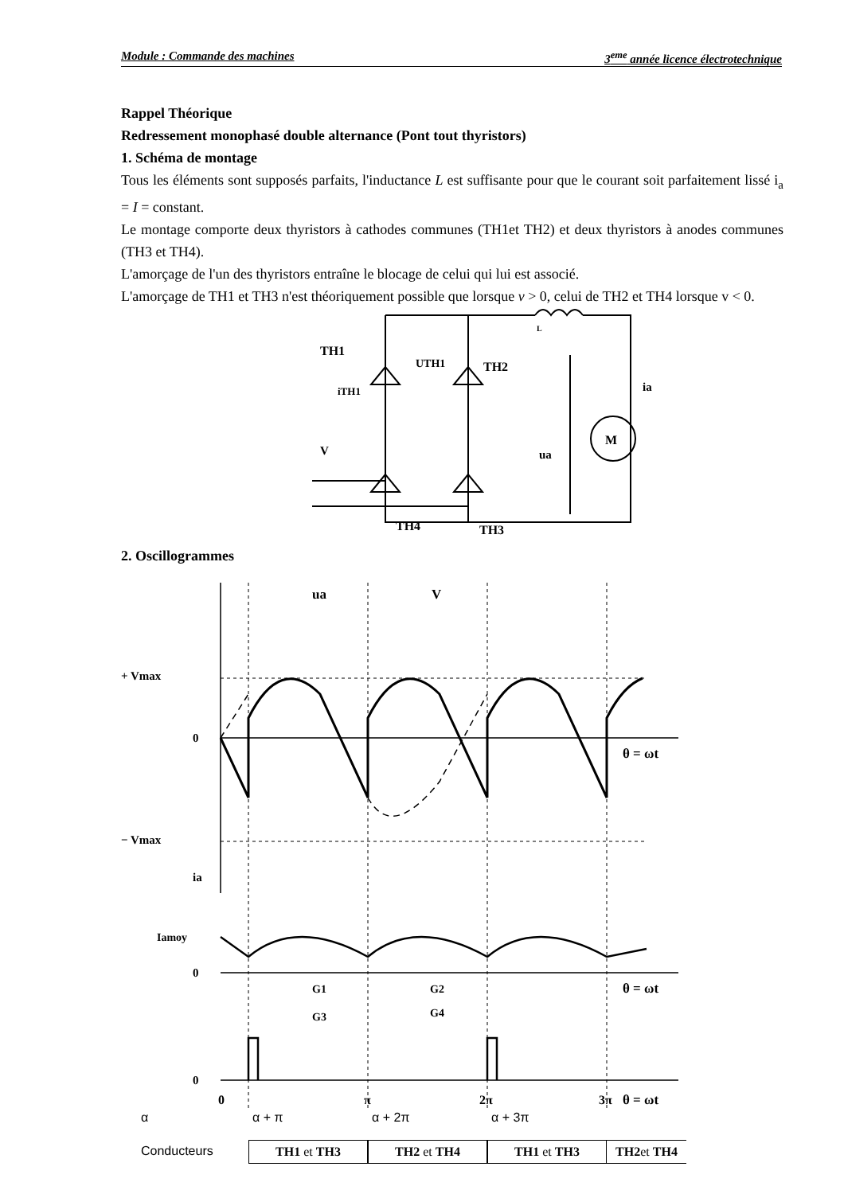Module : Commande des machines 3<sup>eme</sup> année licence électrotechnique
Rappel Théorique
Redressement monophasé double alternance (Pont tout thyristors)
1. Schéma de montage
Tous les éléments sont supposés parfaits, l'inductance L est suffisante pour que le courant soit parfaitement lissé i<sub>a</sub> = I = constant.
Le montage comporte deux thyristors à cathodes communes (TH1et TH2) et deux thyristors à anodes communes (TH3 et TH4).
L'amorçage de l'un des thyristors entraîne le blocage de celui qui lui est associé.
L'amorçage de TH1 et TH3 n'est théoriquement possible que lorsque v > 0, celui de TH2 et TH4 lorsque v < 0.
TH1
TH2
TH4
TH3
UTH1
iTH1
V
ua
ia
M
L
2. Oscillogrammes
+ Vmax
− Vmax
0
θ = ωt
ua
V
ia
Iamoy
0
θ = ωt
G1
G3
G2
G4
0
0
π
2π
3π
θ = ωt
α α + π α + 2π α + 3π
Conducteurs TH1 et TH3 TH2 et TH4 TH1 et TH3 TH2et TH4